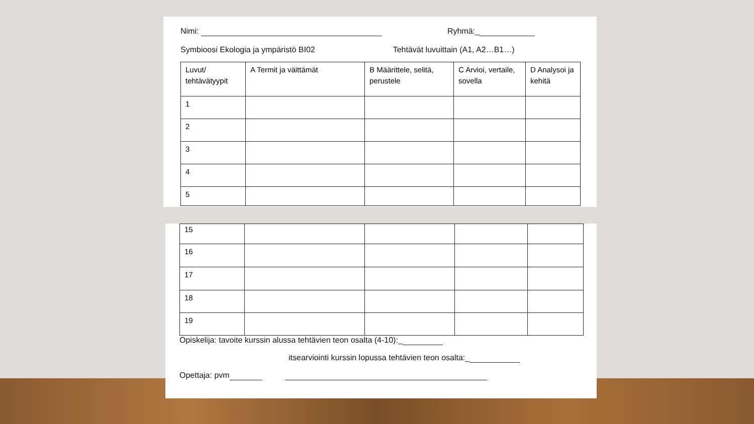Nimi: Ryhmä:_
Symbioosi Ekologia ja ympäristö BI02 Tehtävät luvuittain (A1, A2…B1…)
| Luvut/ tehtävätyypit | A Termit ja väittämät | B Määrittele, selitä, perustele | C Arvioi, vertaile, sovella | D Analysoi ja kehitä |
| 1 | | | | |
| 2 | | | | |
| 3 | | | | |
| 4 | | | | |
| 5 | | | | |
| 15 | | | | |
| 16 | | | | |
| 17 | | | | |
| 18 | | | | |
| 19 | | | | |
Opiskelija: tavoite kurssin alussa tehtävien teon osalta (4-10):_
itsearviointi kurssin lopussa tehtävien teon osalta:_
Opettaja: pvm